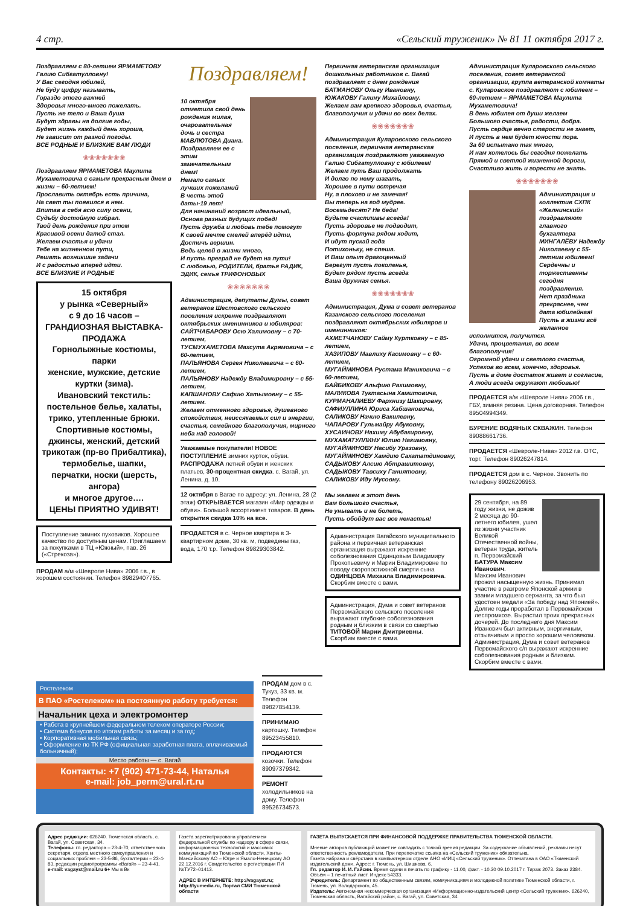4 стр. «Сельский труженик» № 81 11 октября 2017 г.
Поздравляем с 80-летием ЯРМАМЕТОВУ Галию Сибгатулловну!
У Вас сегодня юбилей,
Не буду цифру называть,
Гораздо этого важней
Здоровья много-много пожелать.
Пусть же тело и Ваша душа
Будут здравы на долгие годы,
Будет жизнь каждый день хороша,
Не зависит от разной погоды.
ВСЕ РОДНЫЕ И БЛИЗКИЕ ВАМ ЛЮДИ
❀❀❀❀❀❀❀
Поздравляем ЯРМАМЕТОВА Маулита Мухаметовича с самым прекрасным днем в жизни – 60-летием!
Прославить октябрь есть причина,
На свет ты появился в нем.
Впитав в себя всю силу осени,
Судьбу достойную избрал.
Твой день рождения при этом
Красивой осени датой стал.
Желаем счастья и удачи
Тебе на жизненном пути,
Решать возникшие задачи
И с радостью вперед идти.
ВСЕ БЛИЗКИЕ И РОДНЫЕ
15 октября
у рынка «Северный»
с 9 до 16 часов –
ГРАНДИОЗНАЯ ВЫСТАВКА-ПРОДАЖА
Горнолыжные костюмы, парки
женские, мужские, детские куртки (зима).
Ивановский текстиль: постельное белье, халаты, трико, утепленные брюки.
Спортивные костюмы, джинсы, женский, детский трикотаж (пр-во Прибалтика), термобелье, шапки, перчатки, носки (шерсть, ангора)
и многое другое….
ЦЕНЫ ПРИЯТНО УДИВЯТ!
Поступление зимних пуховиков. Хорошее качество по доступным ценам. Приглашаем за покупками в ТЦ «Южный», пав. 26 («Стрекоза»).
ПРОДАМ а/м «Шевроле Нива» 2006 г.в., в хорошем состоянии. Телефон 89829407765.
Поздравляем!
10 октября отметила свой день рождения милая, очаровательная дочь и сестра МАВЛЮТОВА Диана. Поздравляем ее с этим замечательным днем!
Немало самых лучших пожеланий
В честь этой даты-19 лет!
Для начинаний возраст идеальный,
Основа разных будущих побед!
Пусть дружба и любовь тебе помогут
К своей мечте смелей вперёд идти,
Достичь вершин.
Ведь целей в жизни много,
И пусть преград не будет на пути!
С любовью, РОДИТЕЛИ, братья РАДИК, ЭДИК, семья ТРИФОНОВЫХ
❀❀❀❀❀❀❀
Администрация, депутаты Думы, совет ветеранов Шестовского сельского поселения искренне поздравляют октябрьских именинников и юбиляров:
САЙТЧАБАРОВУ Осю Халимовну – с 70-летием,
ТУСМУХАМЕТОВА Махсута Акрямовича – с 60-летием,
ПАЛЬЯНОВА Сергея Николаевича – с 60-летием,
ПАЛЬЯНОВУ Надежду Владимировну – с 55-летием,
КАПШАНОВУ Сафию Хатымовну – с 55-летием.
Желаем отменного здоровья, душевного спокойствия, неиссякаемых сил и энергии, счастья, семейного благополучия, мирного неба над головой!
Уважаемые покупатели! НОВОЕ ПОСТУПЛЕНИЕ зимних курток, обуви. РАСПРОДАЖА летней обуви и женских платьев, 30-процентная скидка. с. Вагай, ул. Ленина, д. 10.
12 октября в Вагае по адресу: ул. Ленина, 28 (2 этаж) ОТКРЫВАЕТСЯ магазин «Мир одежды и обуви». Большой ассортимент товаров. В день открытия скидка 10% на все.
ПРОДАЕТСЯ в с. Черное квартира в 3-квартирном доме, 30 кв. м, подведены газ, вода, 170 т.р. Телефон 89829303842.
Первичная ветеранская организация дошкольных работников с. Вагай поздравляет с днем рождения
БАТМАНОВУ Ольгу Ивановну,
ЮЖАКОВУ Галину Михайловну.
Желаем вам крепкого здоровья, счастья, благополучия и удачи во всех делах.
❀❀❀❀❀❀❀
Администрация Куларовского сельского поселения, первичная ветеранская организация поздравляют уважаемую Галию Сибгатулловну с юбилеем!
Желаем путь Ваш продолжать
И долго по нему шагать,
Хорошее в пути встречая
Ну, а плохого и не замечая!
Вы теперь на год мудрее.
Восемьдесят? Не беда!
Будьте счастливы всегда!
Пусть здоровье не подводит,
Пусть фортуна рядом ходит,
И идут пускай года
Потихоньку, не спеша.
И Ваш опыт драгоценный
Берегут пусть поколенья,
Будет рядом пусть всегда
Ваша дружная семья.
❀❀❀❀❀❀❀
Администрация, Дума и совет ветеранов Казанского сельского поселения поздравляют октябрьских юбиляров и именинников:
АХМЕТЧАНОВУ Сайму Куртковну – с 85-летием,
ХАЗИПОВУ Мавлиху Касимовну – с 60-летием,
МУГАЙМИНОВА Рустама Маниковича – с 60-летием,
БАЙБИКОВУ Альфию Рахимовну,
МАЛИКОВА Туктасына Хамитовича,
КУРМАНАЛИЕВУ Фархнизу Шакировну,
САФИУЛЛИНА Юриса Хабшановича,
САЛИКОВУ Начию Вакилевну,
ЧАПАРОВУ Гульмайру Абуковну,
ХУСАИНОВУ Нахиму Абубакировну,
МУХАМАТУЛЛИНУ Юлию Нагимовну,
МУГАЙМИНОВУ Насибу Уразовну,
МУГАЙМИНОВУ Хамдию Сахататдиновну,
САДЫКОВУ Алсию Абтрашитовну,
САДЫКОВУ Тавсиху Ганиятовну,
САЛИКОВУ Иду Мусовну.
Мы желаем в этот день
Вам большого счастья,
Не унывать и не болеть,
Пусть обойдут вас все ненастья!
Администрация Вагайского муниципального района и первичная ветеранская организация выражают искренние соболезнования Одинцовым Владимиру Прокопьевичу и Марии Владимировне по поводу скоропостижной смерти сына
ОДИНЦОВА Михаила Владимировича.
Скорбим вместе с вами.
Администрация, Дума и совет ветеранов Первомайского сельского поселения выражают глубокие соболезнования родным и близким в связи со смертью
ТИТОВОЙ Марии Дмитриевны.
Скорбим вместе с вами.
Администрация Куларовского сельского поселения, совет ветеранской организации, группа ветеранской комнаты с. Куларовское поздравляют с юбилеем – 60-летием – ЯРМАМЕТОВА Маулита Мухаметовича!
В день юбилея от души желаем
Большого счастья, радости, добра.
Пусть сердце вечно старости не знает,
И пусть в нем будет юности пора.
За 60 испытано так много,
И нам хотелось бы сегодня пожелать
Прямой и светлой жизненной дороги,
Счастливо жить и горести не знать.
❀❀❀❀❀❀❀
Администрация и коллектив СХПК «Желнинский» поздравляют главного бухгалтера МИНГАЛЁВУ Надежду Николаевну с 55-летним юбилеем!
Сердечны и торжественны сегодня поздравления.
Нет праздника прекраснее, чем дата юбилейная!
Пусть в жизни всё желанное исполнится, получится.
Удачи, процветания, во всем благополучия!
Огромной удачи и светлого счастья,
Успехов во всем, конечно, здоровья.
Пусть в доме достаток живет и согласие,
А люди всегда окружают любовью!
ПРОДАЕТСЯ а/м «Шевроле Нива» 2006 г.в., ГБУ, зимняя резина. Цена договорная. Телефон 89504994349.
БУРЕНИЕ ВОДЯНЫХ СКВАЖИН. Телефон 89088661736.
ПРОДАЕТСЯ «Шевроле-Нива» 2012 г.в. ОТС, торг. Телефон 89026247814.
ПРОДАЕТСЯ дом в с. Черное. Звонить по телефону 89026206953.
29 сентября, на 89 году жизни, не дожив 2 месяца до 90-летнего юбилея, ушел из жизни участник Великой Отечественной войны, ветеран труда, житель п. Первомайский
БАТУРА Максим Иванович.
Максим Иванович прожил насыщенную жизнь. Принимал участие в разгроме Японской армии в звании младшего сержанта, за что был удостоен медали «За победу над Японией».
Долгие годы проработал в Первомайском леспромхозе. Вырастил троих прекрасных дочерей. До последнего дня Максим Иванович был активным, энергичным, отзывчивым и просто хорошим человеком.
Администрация, Дума и совет ветеранов Первомайского с/п выражают искренние соболезнования родным и близким. Скорбим вместе с вами.
Ростелеком
В ПАО «Ростелеком» на постоянную работу требуется:
Начальник цеха и электромонтер
• Работа в крупнейшем федеральном телеком операторе России;
• Система бонусов по итогам работы за месяц и за год;
• Корпоративная мобильная связь;
• Оформление по ТК РФ (официальная заработная плата, оплачиваемый больничный);
Место работы — с. Вагай
Контакты: +7 (902) 471-73-44, Наталья
e-mail: job_perm@ural.rt.ru
ПРОДАМ дом в с. Тукуз, 33 кв. м. Телефон 89827854139.
ПРИНИМАЮ картошку. Телефон 89523455810.
ПРОДАЮТСЯ козочки. Телефон 89097379342.
РЕМОНТ холодильников на дому. Телефон 89526734573.
Адрес редакции: 626240. Тюменская область, с. Вагай, ул. Советская, 34.
Телефоны: гл. редактора – 23-4-70, ответственного секретаря, отдела местного самоуправления и социальных проблем – 23-5-86, бухгалтерии – 23-4-83, редакции радиопрограммы «Вагай» – 23-4-41.
e-mail: vagayst@mail.ru 6+ Мы в Вк
Газета зарегистрирована управлением федеральной службы по надзору в сфере связи, информационных технологий и массовых коммуникаций по Тюменской области, Ханты-Мансийскому АО – Югре и Ямало-Ненецкому АО 22.12.2016 г. Свидетельство о регистрации ПИ №ТУ72–01413.
АДРЕС В ИНТЕРНЕТЕ: http://vagayst.ru; http://tyumedia.ru, Портал СМИ Тюменской области
ГАЗЕТА ВЫПУСКАЕТСЯ ПРИ ФИНАНСОВОЙ ПОДДЕРЖКЕ ПРАВИТЕЛЬСТВА ТЮМЕНСКОЙ ОБЛАСТИ.
Мнение авторов публикаций может не совпадать с точкой зрения редакции. За содержание объявлений, рекламы несут ответственность рекламодатели. При перепечатке ссылка на «Сельский труженик» обязательна.
Газета набрана и свёрстана в компьютерном отделе АНО «ИИЦ «Сельский труженик». Отпечатана в ОАО «Тюменский издательский дом». Адрес: г. Тюмень, ул. Шишкова, 6.
Гл. редактор И. И. Гайсин. Время сдачи в печать по графику - 11.00, факт. - 10.30 09.10.2017 г. Тираж 2073. Заказ 2384. Объём – 1 печатный лист. Индекс 54333.
Учредитель: Департамент по общественным связям, коммуникациям и молодежной политике Тюменской области, г. Тюмень, ул. Володарского, 45.
Издатель: Автономная некоммерческая организация «Информационно-издательский центр «Сельский труженик». 626240, Тюменская область, Вагайский район, с. Вагай, ул. Советская, 34.